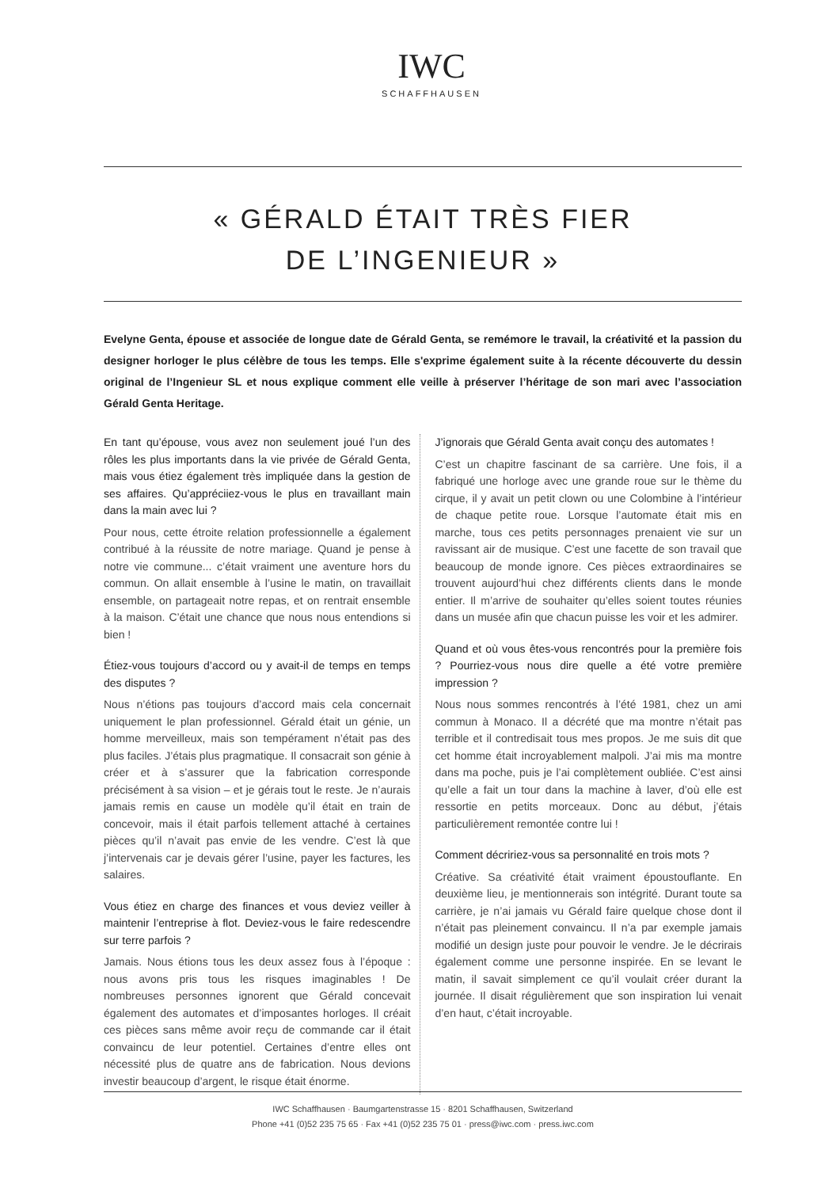IWC
SCHAFFHAUSEN
« GÉRALD ÉTAIT TRÈS FIER
DE L’INGENIEUR »
Evelyne Genta, épouse et associée de longue date de Gérald Genta, se remémore le travail, la créativité et la passion du designer horloger le plus célèbre de tous les temps. Elle s'exprime également suite à la récente découverte du dessin original de l’Ingenieur SL et nous explique comment elle veille à préserver l’héritage de son mari avec l’association Gérald Genta Heritage.
En tant qu’épouse, vous avez non seulement joué l’un des rôles les plus importants dans la vie privée de Gérald Genta, mais vous étiez également très impliquée dans la gestion de ses affaires. Qu’appréciiez-vous le plus en travaillant main dans la main avec lui ?
Pour nous, cette étroite relation professionnelle a également contribué à la réussite de notre mariage. Quand je pense à notre vie commune... c’était vraiment une aventure hors du commun. On allait ensemble à l’usine le matin, on travaillait ensemble, on partageait notre repas, et on rentrait ensemble à la maison. C’était une chance que nous nous entendions si bien !
Étiez-vous toujours d’accord ou y avait-il de temps en temps des disputes ?
Nous n’étions pas toujours d’accord mais cela concernait uniquement le plan professionnel. Gérald était un génie, un homme merveilleux, mais son tempérament n’était pas des plus faciles. J’étais plus pragmatique. Il consacrait son génie à créer et à s’assurer que la fabrication corresponde précisément à sa vision – et je gérais tout le reste. Je n’aurais jamais remis en cause un modèle qu’il était en train de concevoir, mais il était parfois tellement attaché à certaines pièces qu’il n’avait pas envie de les vendre. C’est là que j’intervenais car je devais gérer l’usine, payer les factures, les salaires.
Vous étiez en charge des finances et vous deviez veiller à maintenir l’entreprise à flot. Deviez-vous le faire redescendre sur terre parfois ?
Jamais. Nous étions tous les deux assez fous à l’époque : nous avons pris tous les risques imaginables ! De nombreuses personnes ignorent que Gérald concevait également des automates et d’imposantes horloges. Il créait ces pièces sans même avoir reçu de commande car il était convaincu de leur potentiel. Certaines d’entre elles ont nécessité plus de quatre ans de fabrication. Nous devions investir beaucoup d’argent, le risque était énorme.
J’ignorais que Gérald Genta avait conçu des automates !
C’est un chapitre fascinant de sa carrière. Une fois, il a fabriqué une horloge avec une grande roue sur le thème du cirque, il y avait un petit clown ou une Colombine à l’intérieur de chaque petite roue. Lorsque l’automate était mis en marche, tous ces petits personnages prenaient vie sur un ravissant air de musique. C’est une facette de son travail que beaucoup de monde ignore. Ces pièces extraordinaires se trouvent aujourd’hui chez différents clients dans le monde entier. Il m’arrive de souhaiter qu’elles soient toutes réunies dans un musée afin que chacun puisse les voir et les admirer.
Quand et où vous êtes-vous rencontrés pour la première fois ? Pourriez-vous nous dire quelle a été votre première impression ?
Nous nous sommes rencontrés à l’été 1981, chez un ami commun à Monaco. Il a décrété que ma montre n’était pas terrible et il contredisait tous mes propos. Je me suis dit que cet homme était incroyablement malpoli. J’ai mis ma montre dans ma poche, puis je l’ai complètement oubliée. C’est ainsi qu’elle a fait un tour dans la machine à laver, d’où elle est ressortie en petits morceaux. Donc au début, j’étais particulièrement remontée contre lui !
Comment décririez-vous sa personnalité en trois mots ?
Créative. Sa créativité était vraiment époustouflante. En deuxième lieu, je mentionnerais son intégrité. Durant toute sa carrière, je n’ai jamais vu Gérald faire quelque chose dont il n’était pas pleinement convaincu. Il n’a par exemple jamais modifié un design juste pour pouvoir le vendre. Je le décrirais également comme une personne inspirée. En se levant le matin, il savait simplement ce qu’il voulait créer durant la journée. Il disait régulièrement que son inspiration lui venait d’en haut, c’était incroyable.
IWC Schaffhausen · Baumgartenstrasse 15 · 8201 Schaffhausen, Switzerland
Phone +41 (0)52 235 75 65 · Fax +41 (0)52 235 75 01 · press@iwc.com · press.iwc.com